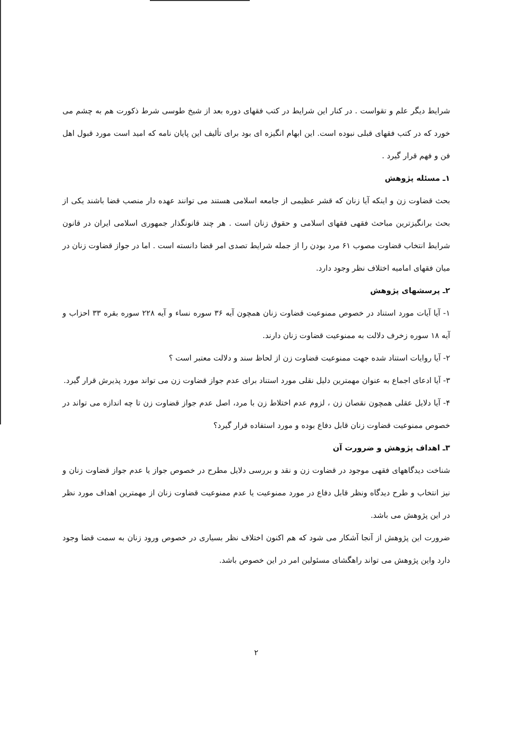شرایط دیگر علم و تقواست . در کنار این شرایط در کتب فقهای دوره بعد از شیخ طوسی شرط ذکورت هم به چشم می خورد که در کتب فقهای قبلی نبوده است. این ابهام انگیزه ای بود برای تألیف این پایان نامه که امید است مورد قبول اهل فن و فهم قرار گیرد .
۱ـ مسئله پژوهش
بحث قضاوت زن و اینکه آیا زنان که قشر عظیمی از جامعه اسلامی هستند می توانند عهده دار منصب قضا باشند یکی از بحث برانگیزترین مباحث فقهی فقهای اسلامی و حقوق زنان است . هر چند قانونگذار جمهوری اسلامی ایران در قانون شرایط انتخاب قضاوت مصوب ۶۱ مرد بودن را از جمله شرایط تصدی امر قضا دانسته است . اما در جواز قضاوت زنان در میان فقهای امامیه اختلاف نظر وجود دارد.
۲ـ پرسشهای پژوهش
۱- آیا آیات مورد استناد در خصوص ممنوعیت قضاوت زنان همچون آیه ۳۶ سوره نساء و آیه ۲۲۸ سوره بقره ۳۳ احزاب و آیه ۱۸ سوره زخرف دلالت به ممنوعیت قضاوت زنان دارند.
۲- آیا روایات استناد شده جهت ممنوعیت قضاوت زن از لحاظ سند و دلالت معتبر است ؟
۳- آیا ادعای اجماع به عنوان مهمترین دلیل نقلی مورد استناد برای عدم جواز قضاوت زن می تواند مورد پذیرش قرار گیرد.
۴- آیا دلایل عقلی همچون نقصان زن ، لزوم عدم اختلاط زن با مرد، اصل عدم جواز قضاوت زن تا چه اندازه می تواند در خصوص ممنوعیت قضاوت زنان قابل دفاع بوده و مورد استفاده قرار گیرد؟
۳ـ اهداف پژوهش و ضرورت آن
شناخت دیدگاههای فقهی موجود در قضاوت زن و نقد و بررسی دلایل مطرح در خصوص جواز یا عدم جواز قضاوت زنان و نیز انتخاب و طرح دیدگاه ونظر قابل دفاع در مورد ممنوعیت یا عدم ممنوعیت قضاوت زنان از مهمترین اهداف مورد نظر در این پژوهش می باشد.
ضرورت این پژوهش از آنجا آشکار می شود که هم اکنون اختلاف نظر بسیاری در خصوص ورود زنان به سمت قضا وجود دارد واین پژوهش می تواند راهگشای مسئولین امر در این خصوص باشد.
۲